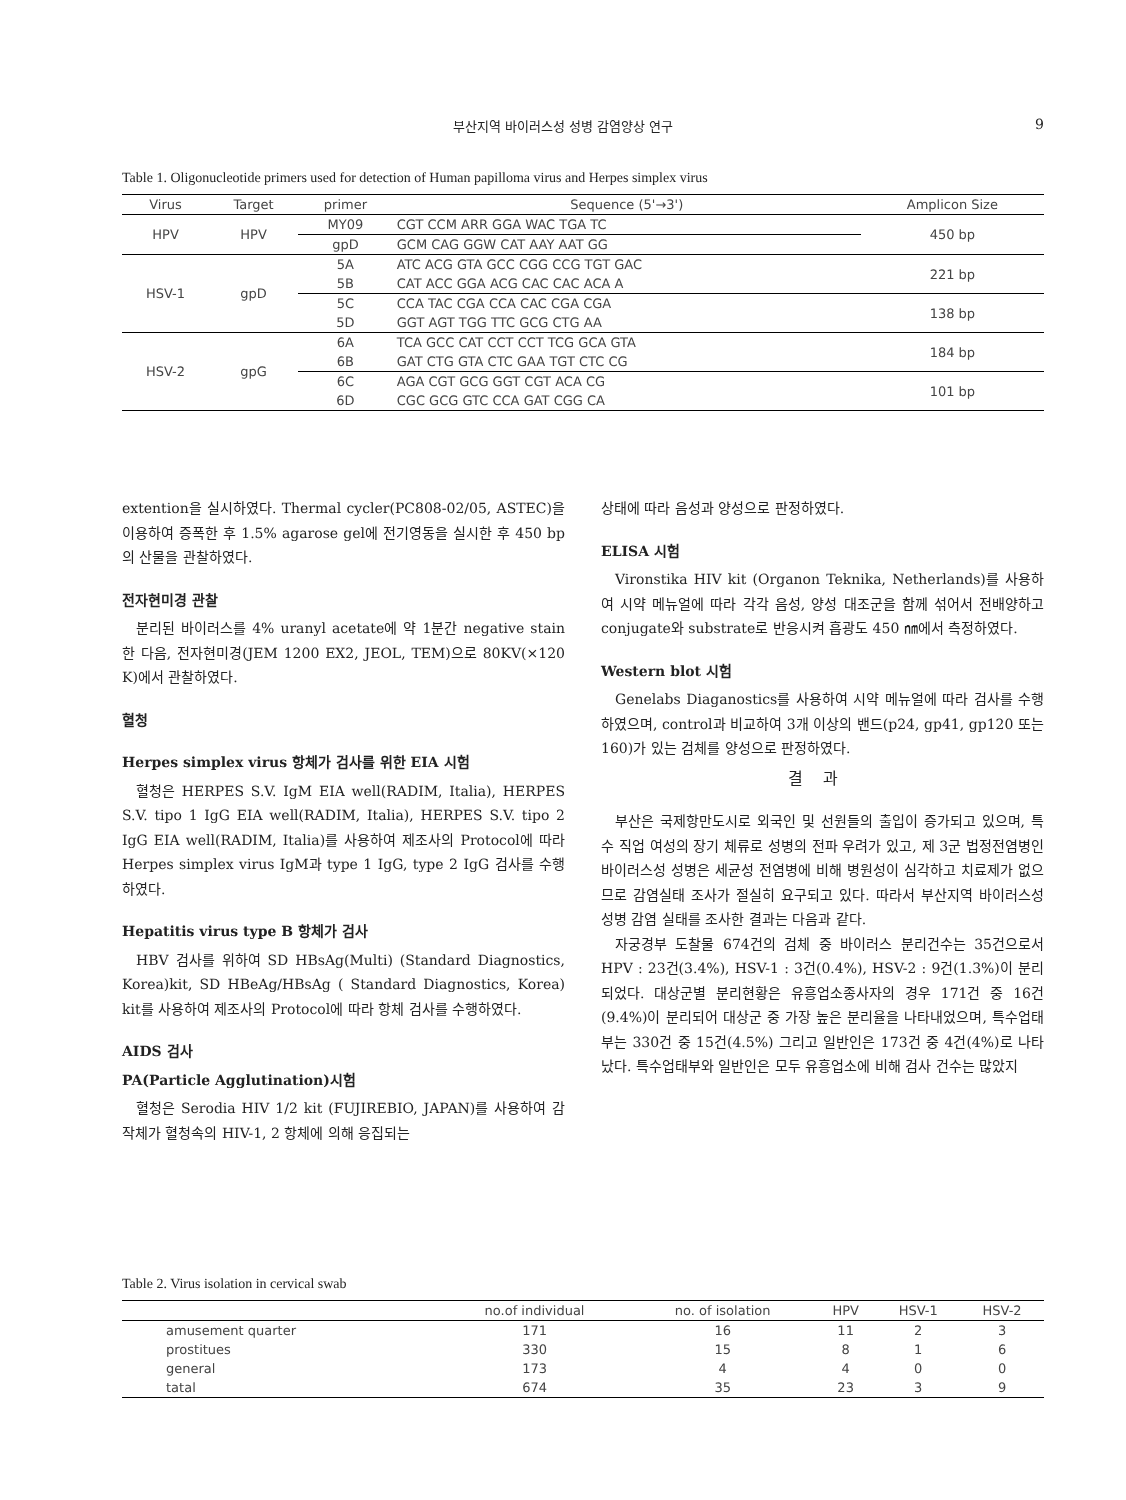부산지역 바이러스성 성병 감염양상 연구
9
Table 1. Oligonucleotide primers used for detection of Human papilloma virus and Herpes simplex virus
| Virus | Target | primer | Sequence (5'→3') | Amplicon Size |
| --- | --- | --- | --- | --- |
| HPV | HPV | MY09 | CGT CCM ARR GGA WAC TGA TC | 450 bp |
| | | gpD | GCM CAG GGW CAT AAY AAT GG | |
| HSV-1 | gpD | 5A | ATC ACG GTA GCC CGG CCG TGT GAC | 221 bp |
| | | 5B | CAT ACC GGA ACG CAC CAC ACA A | |
| | | 5C | CCA TAC CGA CCA CAC CGA CGA | 138 bp |
| | | 5D | GGT AGT TGG TTC GCG CTG AA | |
| HSV-2 | gpG | 6A | TCA GCC CAT CCT CCT TCG GCA GTA | 184 bp |
| | | 6B | GAT CTG GTA CTC GAA TGT CTC CG | |
| | | 6C | AGA CGT GCG GGT CGT ACA CG | 101 bp |
| | | 6D | CGC GCG GTC CCA GAT CGG CA | |
extention을 실시하였다. Thermal cycler(PC808-02/05, ASTEC)을 이용하여 증폭한 후 1.5% agarose gel에 전기영동을 실시한 후 450 bp의 산물을 관찰하였다.
전자현미경 관찰
분리된 바이러스를 4% uranyl acetate에 약 1분간 negative stain 한 다음, 전자현미경(JEM 1200 EX2, JEOL, TEM)으로 80KV(×120 K)에서 관찰하였다.
혈청
Herpes simplex virus 항체가 검사를 위한 EIA 시험
혈청은 HERPES S.V. IgM EIA well(RADIM, Italia), HERPES S.V. tipo 1 IgG EIA well(RADIM, Italia), HERPES S.V. tipo 2 IgG EIA well(RADIM, Italia)를 사용하여 제조사의 Protocol에 따라 Herpes simplex virus IgM과 type 1 IgG, type 2 IgG 검사를 수행하였다.
Hepatitis virus type B 항체가 검사
HBV 검사를 위하여 SD HBsAg(Multi) (Standard Diagnostics, Korea)kit, SD HBeAg/HBsAg ( Standard Diagnostics, Korea) kit를 사용하여 제조사의 Protocol에 따라 항체 검사를 수행하였다.
AIDS 검사
PA(Particle Agglutination)시험
혈청은 Serodia HIV 1/2 kit (FUJIREBIO, JAPAN)를 사용하여 감작체가 혈청속의 HIV-1, 2 항체에 의해 응집되는
상태에 따라 음성과 양성으로 판정하였다.
ELISA 시험
Vironstika HIV kit (Organon Teknika, Netherlands)를 사용하여 시약 메뉴얼에 따라 각각 음성, 양성 대조군을 함께 섞어서 전배양하고 conjugate와 substrate로 반응시켜 흡광도 450 ㎚에서 측정하였다.
Western blot 시험
Genelabs Diaganostics를 사용하여 시약 메뉴얼에 따라 검사를 수행하였으며, control과 비교하여 3개 이상의 밴드(p24, gp41, gp120 또는 160)가 있는 검체를 양성으로 판정하였다.
결과
부산은 국제항만도시로 외국인 및 선원들의 출입이 증가되고 있으며, 특수 직업 여성의 장기 체류로 성병의 전파 우려가 있고, 제 3군 법정전염병인 바이러스성 성병은 세균성 전염병에 비해 병원성이 심각하고 치료제가 없으므로 감염실태 조사가 절실히 요구되고 있다. 따라서 부산지역 바이러스성 성병 감염 실태를 조사한 결과는 다음과 같다.
자궁경부 도찰물 674건의 검체 중 바이러스 분리건수는 35건으로서 HPV : 23건(3.4%), HSV-1 : 3건(0.4%), HSV-2 : 9건(1.3%)이 분리되었다. 대상군별 분리현황은 유흥업소종사자의 경우 171건 중 16건(9.4%)이 분리되어 대상군 중 가장 높은 분리율을 나타내었으며, 특수업태부는 330건 중 15건(4.5%) 그리고 일반인은 173건 중 4건(4%)로 나타났다. 특수업태부와 일반인은 모두 유흥업소에 비해 검사 건수는 많았지
Table 2. Virus isolation in cervical swab
| | no.of individual | no. of isolation | HPV | HSV-1 | HSV-2 |
| amusement quarter | 171 | 16 | 11 | 2 | 3 |
| prostitues | 330 | 15 | 8 | 1 | 6 |
| general | 173 | 4 | 4 | 0 | 0 |
| tatal | 674 | 35 | 23 | 3 | 9 |